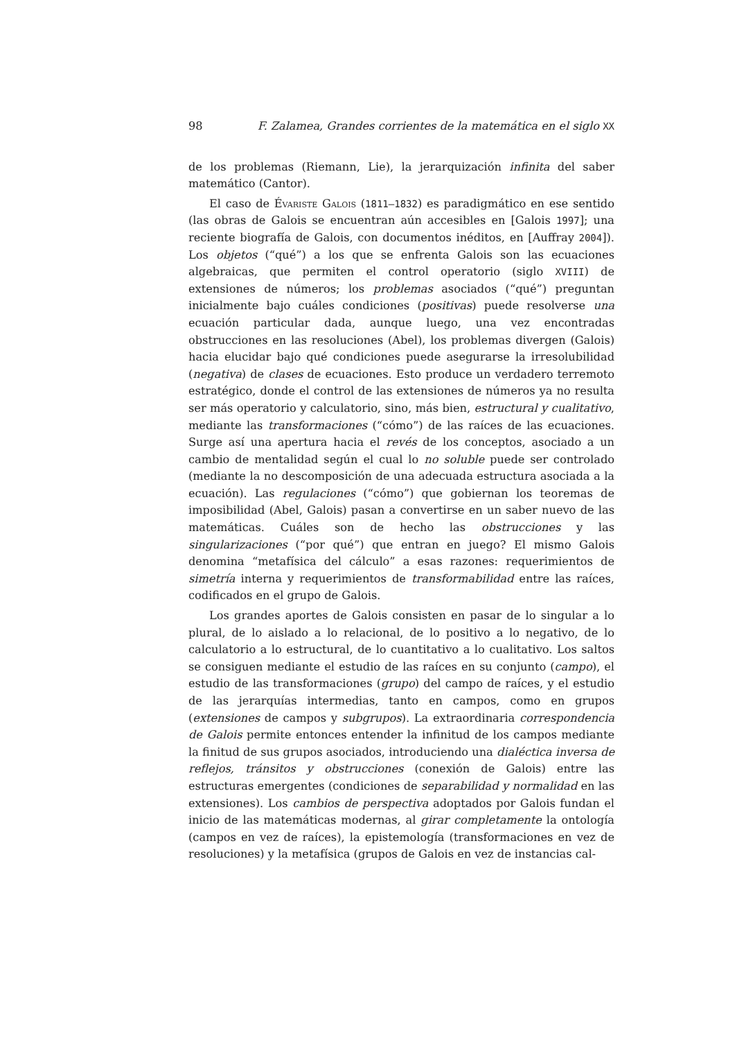98 F. Zalamea, Grandes corrientes de la matemática en el siglo XX
de los problemas (Riemann, Lie), la jerarquización infinita del saber matemático (Cantor).
El caso de Évariste Galois (1811–1832) es paradigmático en ese sentido (las obras de Galois se encuentran aún accesibles en [Galois 1997]; una reciente biografía de Galois, con documentos inéditos, en [Auffray 2004]). Los objetos (“qué”) a los que se enfrenta Galois son las ecuaciones algebraicas, que permiten el control operatorio (siglo XVIII) de extensiones de números; los problemas asociados (“qué”) preguntan inicialmente bajo cuáles condiciones (positivas) puede resolverse una ecuación particular dada, aunque luego, una vez encontradas obstrucciones en las resoluciones (Abel), los problemas divergen (Galois) hacia elucidar bajo qué condiciones puede asegurarse la irresolubilidad (negativa) de clases de ecuaciones. Esto produce un verdadero terremoto estratégico, donde el control de las extensiones de números ya no resulta ser más operatorio y calculatorio, sino, más bien, estructural y cualitativo, mediante las transformaciones (“cómo”) de las raíces de las ecuaciones. Surge así una apertura hacia el revés de los conceptos, asociado a un cambio de mentalidad según el cual lo no soluble puede ser controlado (mediante la no descomposición de una adecuada estructura asociada a la ecuación). Las regulaciones (“cómo”) que gobiernan los teoremas de imposibilidad (Abel, Galois) pasan a convertirse en un saber nuevo de las matemáticas. Cuáles son de hecho las obstrucciones y las singularizaciones (“por qué”) que entran en juego? El mismo Galois denomina “metafísica del cálculo” a esas razones: requerimientos de simetría interna y requerimientos de transformabilidad entre las raíces, codificados en el grupo de Galois.
Los grandes aportes de Galois consisten en pasar de lo singular a lo plural, de lo aislado a lo relacional, de lo positivo a lo negativo, de lo calculatorio a lo estructural, de lo cuantitativo a lo cualitativo. Los saltos se consiguen mediante el estudio de las raíces en su conjunto (campo), el estudio de las transformaciones (grupo) del campo de raíces, y el estudio de las jerarquías intermedias, tanto en campos, como en grupos (extensiones de campos y subgrupos). La extraordinaria correspondencia de Galois permite entonces entender la infinitud de los campos mediante la finitud de sus grupos asociados, introduciendo una dialéctica inversa de reflejos, tránsitos y obstrucciones (conexión de Galois) entre las estructuras emergentes (condiciones de separabilidad y normalidad en las extensiones). Los cambios de perspectiva adoptados por Galois fundan el inicio de las matemáticas modernas, al girar completamente la ontología (campos en vez de raíces), la epistemología (transformaciones en vez de resoluciones) y la metafísica (grupos de Galois en vez de instancias cal-